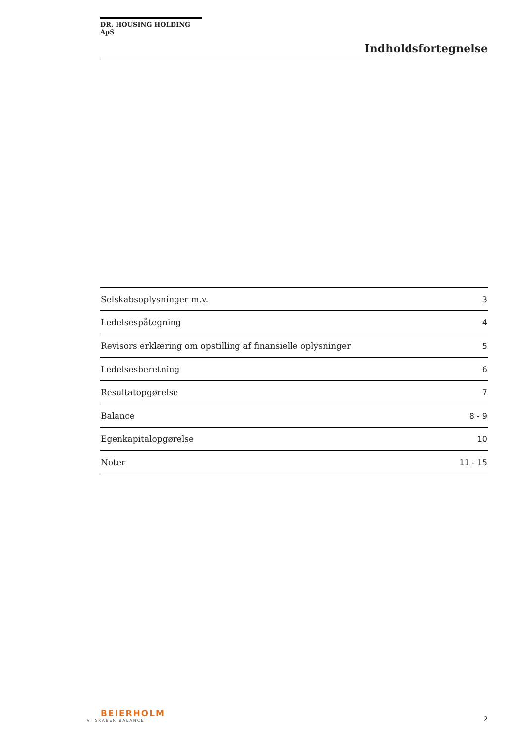DR. HOUSING HOLDING ApS
Indholdsfortegnelse
| Selskabsoplysninger m.v. | 3 |
| Ledelsespåtegning | 4 |
| Revisors erklæring om opstilling af finansielle oplysninger | 5 |
| Ledelsesberetning | 6 |
| Resultatopgørelse | 7 |
| Balance | 8 - 9 |
| Egenkapitalopgørelse | 10 |
| Noter | 11 - 15 |
BEIERHOLM
VI SKABER BALANCE
2